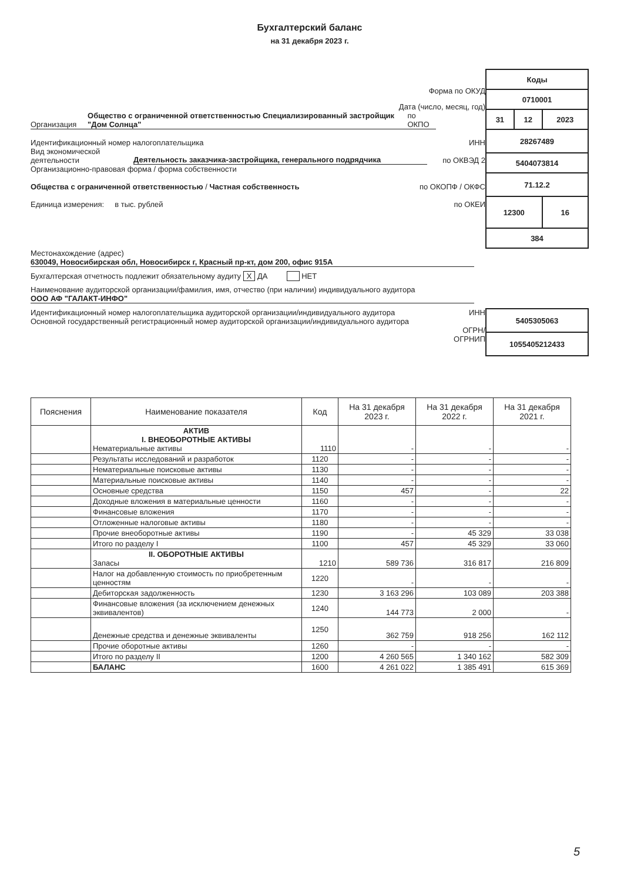Бухгалтерский баланс
на 31 декабря 2023 г.
Форма по ОКУД
Дата (число, месяц, год)
Организация Общество с ограниченной ответственностью Специализированный застройщик "Дом Солнца" по ОКПО
Идентификационный номер налогоплательщика ИНН
Вид экономической деятельности Деятельность заказчика-застройщика, генерального подрядчика по ОКВЭД 2
Организационно-правовая форма / форма собственности
Общества с ограниченной ответственностью / Частная собственность по ОКОПФ / ОКФС
Единица измерения: в тыс. рублей по ОКЕИ
| Коды | | |
| 0710001 | | |
| 31 | 12 | 2023 |
| 28267489 | | |
| 5404073814 | | |
| 71.12.2 | | |
| 12300 | | 16 |
| 384 | | |
Местонахождение (адрес)
630049, Новосибирская обл, Новосибирск г, Красный пр-кт, дом 200, офис 915А
Бухгалтерская отчетность подлежит обязательному аудиту X ДА НЕТ
Наименование аудиторской организации/фамилия, имя, отчество (при наличии) индивидуального аудитора
ООО АФ "ГАЛАКТ-ИНФО"
Идентификационный номер налогоплательщика аудиторской организации/индивидуального аудитора
Основной государственный регистрационный номер аудиторской организации/индивидуального аудитора
ИНН
ОГРН/
ОГРНИП
| 5405305063 |
| 1055405212433 |
| Пояснения | Наименование показателя | Код | На 31 декабря 2023 г. | На 31 декабря 2022 г. | На 31 декабря 2021 г. |
| --- | --- | --- | --- | --- | --- |
| | АКТИВ I. ВНЕОБОРОТНЫЕ АКТИВЫ Нематериальные активы | 1110 | - | - | - |
| | Результаты исследований и разработок | 1120 | - | - | - |
| | Нематериальные поисковые активы | 1130 | - | - | - |
| | Материальные поисковые активы | 1140 | - | - | - |
| | Основные средства | 1150 | 457 | - | 22 |
| | Доходные вложения в материальные ценности | 1160 | - | - | - |
| | Финансовые вложения | 1170 | - | - | - |
| | Отложенные налоговые активы | 1180 | - | - | - |
| | Прочие внеоборотные активы | 1190 | - | 45 329 | 33 038 |
| | Итого по разделу I | 1100 | 457 | 45 329 | 33 060 |
| | II. ОБОРОТНЫЕ АКТИВЫ Запасы | 1210 | 589 736 | 316 817 | 216 809 |
| | Налог на добавленную стоимость по приобретенным ценностям | 1220 | - | - | - |
| | Дебиторская задолженность | 1230 | 3 163 296 | 103 089 | 203 388 |
| | Финансовые вложения (за исключением денежных эквивалентов) | 1240 | 144 773 | 2 000 | - |
| | Денежные средства и денежные эквиваленты | 1250 | 362 759 | 918 256 | 162 112 |
| | Прочие оборотные активы | 1260 | - | - | - |
| | Итого по разделу II | 1200 | 4 260 565 | 1 340 162 | 582 309 |
| | БАЛАНС | 1600 | 4 261 022 | 1 385 491 | 615 369 |
5